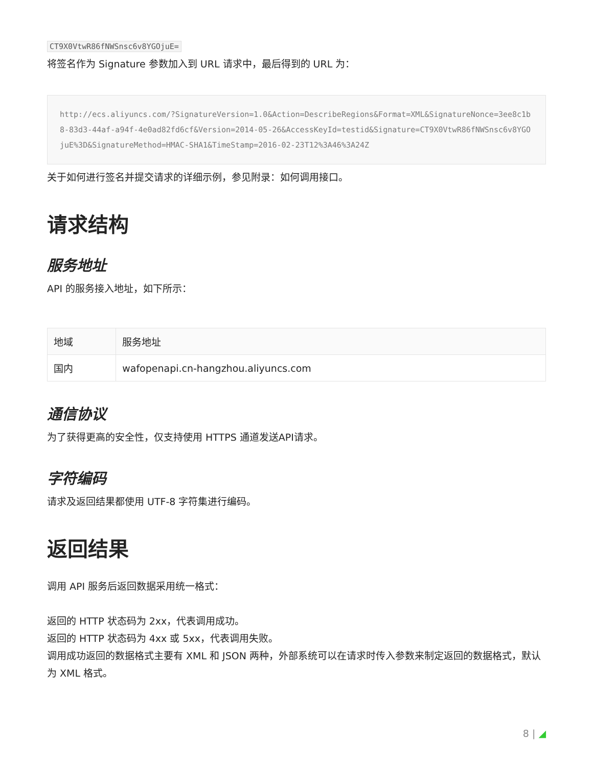CT9X0VtwR86fNWSnsc6v8YGOjuE=
将签名作为 Signature 参数加入到 URL 请求中，最后得到的 URL 为：
http://ecs.aliyuncs.com/?SignatureVersion=1.0&Action=DescribeRegions&Format=XML&SignatureNonce=3ee8c1b8-83d3-44af-a94f-4e0ad82fd6cf&Version=2014-05-26&AccessKeyId=testid&Signature=CT9X0VtwR86fNWSnsc6v8YGOjuE%3D&SignatureMethod=HMAC-SHA1&TimeStamp=2016-02-23T12%3A46%3A24Z
关于如何进行签名并提交请求的详细示例，参见附录：如何调用接口。
请求结构
服务地址
API 的服务接入地址，如下所示：
| 地域 | 服务地址 |
| --- | --- |
| 国内 | wafopenapi.cn-hangzhou.aliyuncs.com |
通信协议
为了获得更高的安全性，仅支持使用 HTTPS 通道发送API请求。
字符编码
请求及返回结果都使用 UTF-8 字符集进行编码。
返回结果
调用 API 服务后返回数据采用统一格式：
返回的 HTTP 状态码为 2xx，代表调用成功。
返回的 HTTP 状态码为 4xx 或 5xx，代表调用失败。
调用成功返回的数据格式主要有 XML 和 JSON 两种，外部系统可以在请求时传入参数来制定返回的数据格式，默认为 XML 格式。
8 | ◢